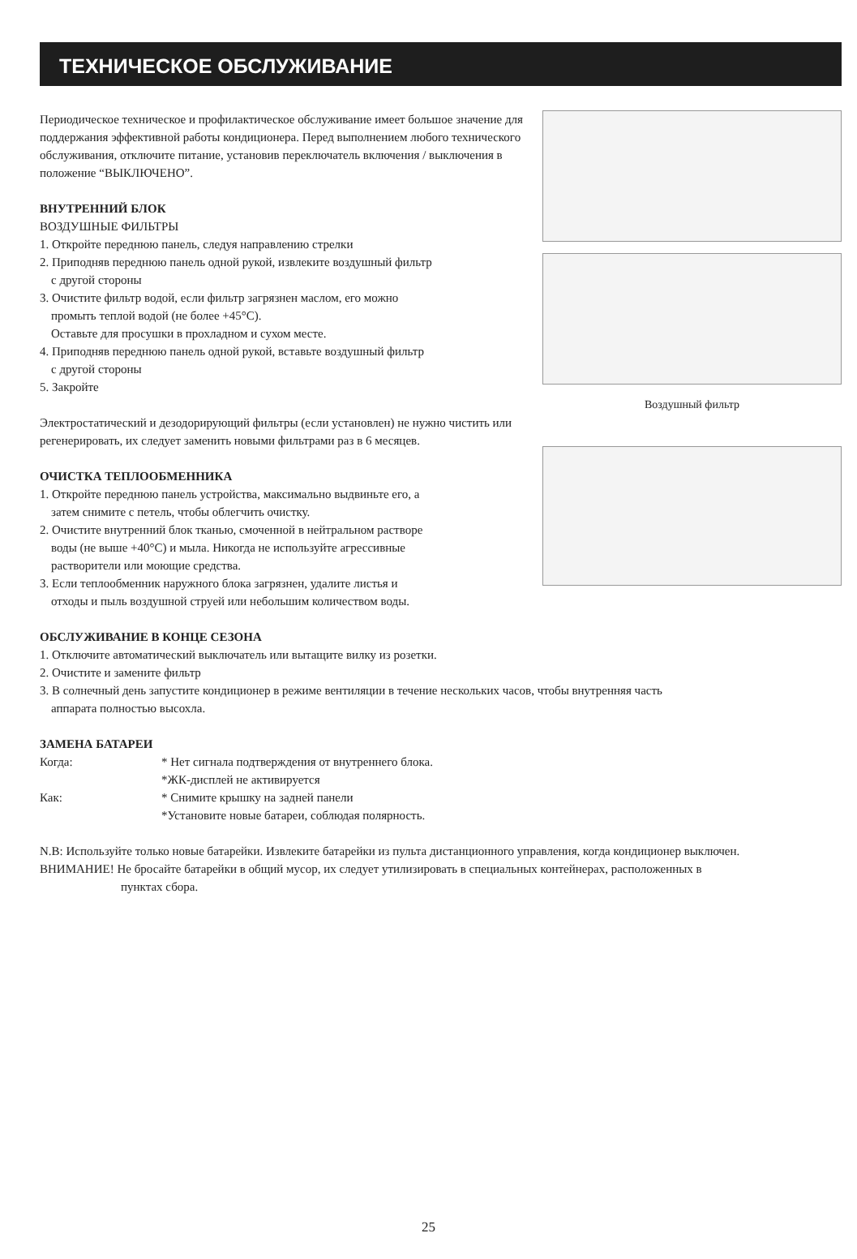ТЕХНИЧЕСКОЕ ОБСЛУЖИВАНИЕ
Периодическое техническое и профилактическое обслуживание имеет большое значение для поддержания эффективной работы кондиционера. Перед выполнением любого технического обслуживания, отключите питание, установив переключатель включения / выключения в положение “ВЫКЛЮЧЕНО”.
ВНУТРЕННИЙ БЛОК
ВОЗДУШНЫЕ ФИЛЬТРЫ
1. Откройте переднюю панель, следуя направлению стрелки
2. Приподняв переднюю панель одной рукой, извлеките воздушный фильтр
с другой стороны
3. Очистите фильтр водой, если фильтр загрязнен маслом, его можно
промыть теплой водой (не более +45°C).
Оставьте для просушки в прохладном и сухом месте.
4. Приподняв переднюю панель одной рукой, вставьте воздушный фильтр
с другой стороны
5. Закройте
Электростатический и дезодорирующий фильтры (если установлен) не нужно чистить или регенерировать, их следует заменить новыми фильтрами раз в 6 месяцев.
ОЧИСТКА ТЕПЛООБМЕННИКА
1. Откройте переднюю панель устройства, максимально выдвиньте его, а
затем снимите с петель, чтобы облегчить очистку.
2. Очистите внутренний блок тканью, смоченной в нейтральном растворе
воды (не выше +40°C) и мыла. Никогда не используйте агрессивные
растворители или моющие средства.
3. Если теплообменник наружного блока загрязнен, удалите листья и
отходы и пыль воздушной струей или небольшим количеством воды.
Воздушный фильтр
ОБСЛУЖИВАНИЕ В КОНЦЕ СЕЗОНА
1. Отключите автоматический выключатель или вытащите вилку из розетки.
2. Очистите и замените фильтр
3. В солнечный день запустите кондиционер в режиме вентиляции в течение нескольких часов, чтобы внутренняя часть
аппарата полностью высохла.
ЗАМЕНА БАТАРЕИ
Когда: * Нет сигнала подтверждения от внутреннего блока.
*ЖК-дисплей не активируется
Как: * Снимите крышку на задней панели
*Установите новые батареи, соблюдая полярность.
N.B: Используйте только новые батарейки. Извлеките батарейки из пульта дистанционного управления, когда кондиционер выключен.
ВНИМАНИЕ! Не бросайте батарейки в общий мусор, их следует утилизировать в специальных контейнерах, расположенных в
пунктах сбора.
25